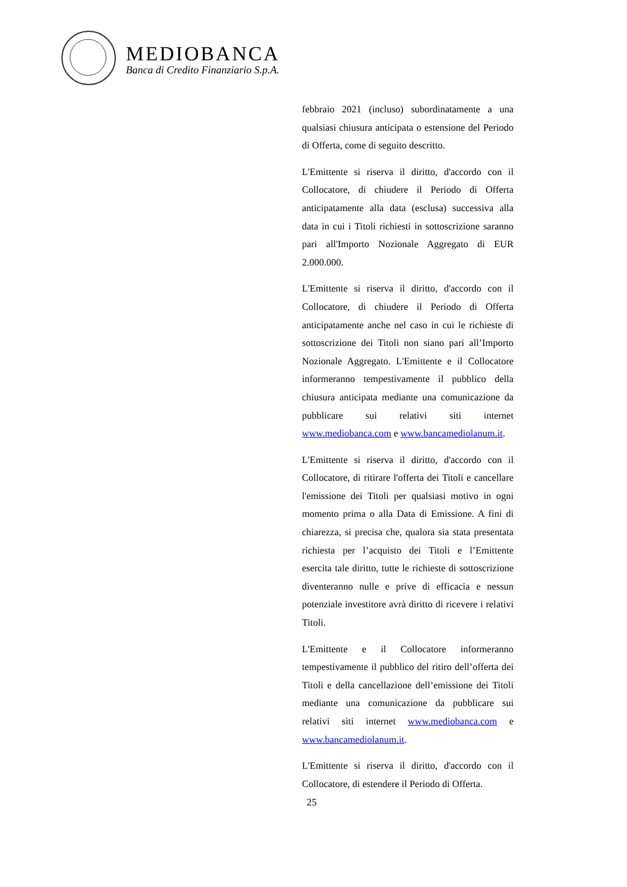MEDIOBANCA
Banca di Credito Finanziario S.p.A.
febbraio 2021 (incluso) subordinatamente a una qualsiasi chiusura anticipata o estensione del Periodo di Offerta, come di seguito descritto.
L'Emittente si riserva il diritto, d'accordo con il Collocatore, di chiudere il Periodo di Offerta anticipatamente alla data (esclusa) successiva alla data in cui i Titoli richiesti in sottoscrizione saranno pari all'Importo Nozionale Aggregato di EUR 2.000.000.
L'Emittente si riserva il diritto, d'accordo con il Collocatore, di chiudere il Periodo di Offerta anticipatamente anche nel caso in cui le richieste di sottoscrizione dei Titoli non siano pari all’Importo Nozionale Aggregato. L'Emittente e il Collocatore informeranno tempestivamente il pubblico della chiusura anticipata mediante una comunicazione da pubblicare sui relativi siti internet www.mediobanca.com e www.bancamediolanum.it.
L'Emittente si riserva il diritto, d'accordo con il Collocatore, di ritirare l'offerta dei Titoli e cancellare l'emissione dei Titoli per qualsiasi motivo in ogni momento prima o alla Data di Emissione. A fini di chiarezza, si precisa che, qualora sia stata presentata richiesta per l’acquisto dei Titoli e l’Emittente esercita tale diritto, tutte le richieste di sottoscrizione diventeranno nulle e prive di efficacia e nessun potenziale investitore avrà diritto di ricevere i relativi Titoli.
L'Emittente e il Collocatore informeranno tempestivamente il pubblico del ritiro dell’offerta dei Titoli e della cancellazione dell’emissione dei Titoli mediante una comunicazione da pubblicare sui relativi siti internet www.mediobanca.com e www.bancamediolanum.it.
L'Emittente si riserva il diritto, d'accordo con il Collocatore, di estendere il Periodo di Offerta.
25